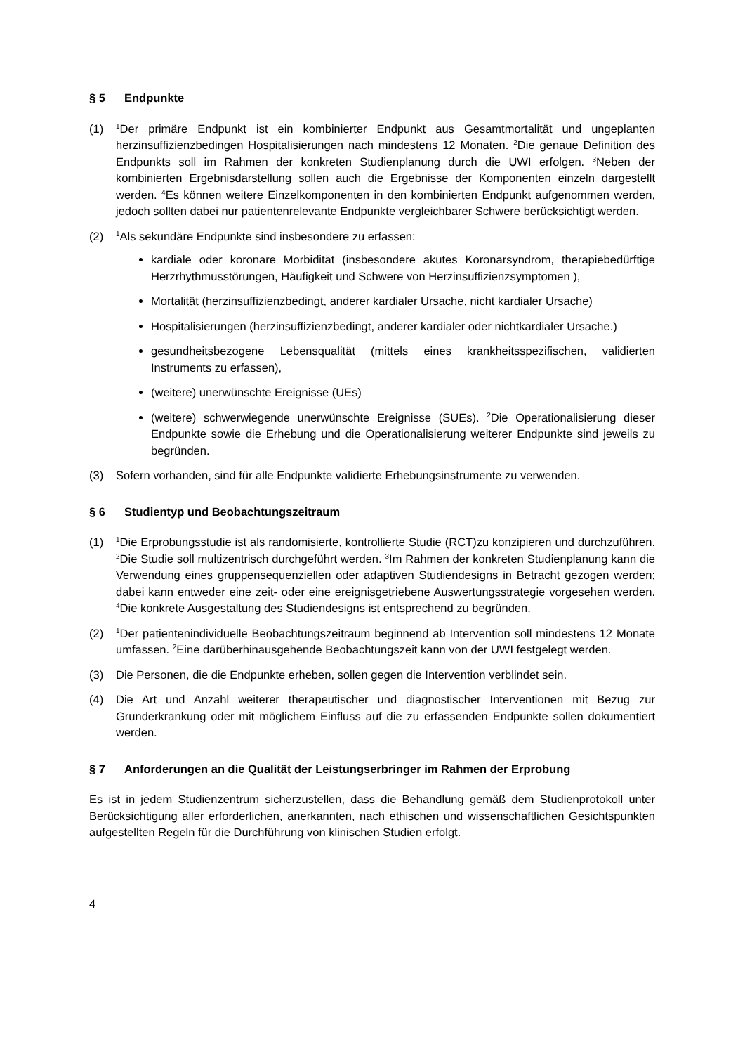§ 5 Endpunkte
(1)
<sup>1</sup> Der primäre Endpunkt ist ein kombinierter Endpunkt aus Gesamtmortalität und ungeplanten herzinsuffizienzbedingen Hospitalisierungen nach mindestens 12 Monaten. <sup>2</sup>Die genaue Definition des Endpunkts soll im Rahmen der konkreten Studienplanung durch die UWI erfolgen. <sup>3</sup>Neben der kombinierten Ergebnisdarstellung sollen auch die Ergebnisse der Komponenten einzeln dargestellt werden. <sup>4</sup>Es können weitere Einzelkomponenten in den kombinierten Endpunkt aufgenommen werden, jedoch sollten dabei nur patientenrelevante Endpunkte vergleichbarer Schwere berücksichtigt werden.
(2)
<sup>1</sup> Als sekundäre Endpunkte sind insbesondere zu erfassen:
kardiale oder koronare Morbidität (insbesondere akutes Koronarsyndrom, therapiebedürftige Herzrhythmusstörungen, Häufigkeit und Schwere von Herzinsuffizienzsymptomen ),
Mortalität (herzinsuffizienzbedingt, anderer kardialer Ursache, nicht kardialer Ursache)
Hospitalisierungen (herzinsuffizienzbedingt, anderer kardialer oder nichtkardialer Ursache.)
gesundheitsbezogene Lebensqualität (mittels eines krankheitsspezifischen, validierten Instruments zu erfassen),
(weitere) unerwünschte Ereignisse (UEs)
(weitere) schwerwiegende unerwünschte Ereignisse (SUEs). <sup>2</sup>Die Operationalisierung dieser Endpunkte sowie die Erhebung und die Operationalisierung weiterer Endpunkte sind jeweils zu begründen.
(3) Sofern vorhanden, sind für alle Endpunkte validierte Erhebungsinstrumente zu verwenden.
§ 6 Studientyp und Beobachtungszeitraum
(1)
<sup>1</sup> Die Erprobungsstudie ist als randomisierte, kontrollierte Studie (RCT)zu konzipieren und durchzuführen. <sup>2</sup>Die Studie soll multizentrisch durchgeführt werden. <sup>3</sup>Im Rahmen der konkreten Studienplanung kann die Verwendung eines gruppensequenziellen oder adaptiven Studiendesigns in Betracht gezogen werden; dabei kann entweder eine zeit- oder eine ereignisgetriebene Auswertungsstrategie vorgesehen werden. <sup>4</sup>Die konkrete Ausgestaltung des Studiendesigns ist entsprechend zu begründen.
(2)
<sup>1</sup> Der patientenindividuelle Beobachtungszeitraum beginnend ab Intervention soll mindestens 12 Monate umfassen. <sup>2</sup>Eine darüberhinausgehende Beobachtungszeit kann von der UWI festgelegt werden.
(3) Die Personen, die die Endpunkte erheben, sollen gegen die Intervention verblindet sein.
(4) Die Art und Anzahl weiterer therapeutischer und diagnostischer Interventionen mit Bezug zur Grunderkrankung oder mit möglichem Einfluss auf die zu erfassenden Endpunkte sollen dokumentiert werden.
§ 7 Anforderungen an die Qualität der Leistungserbringer im Rahmen der Erprobung
Es ist in jedem Studienzentrum sicherzustellen, dass die Behandlung gemäß dem Studienprotokoll unter Berücksichtigung aller erforderlichen, anerkannten, nach ethischen und wissenschaftlichen Gesichtspunkten aufgestellten Regeln für die Durchführung von klinischen Studien erfolgt.
4